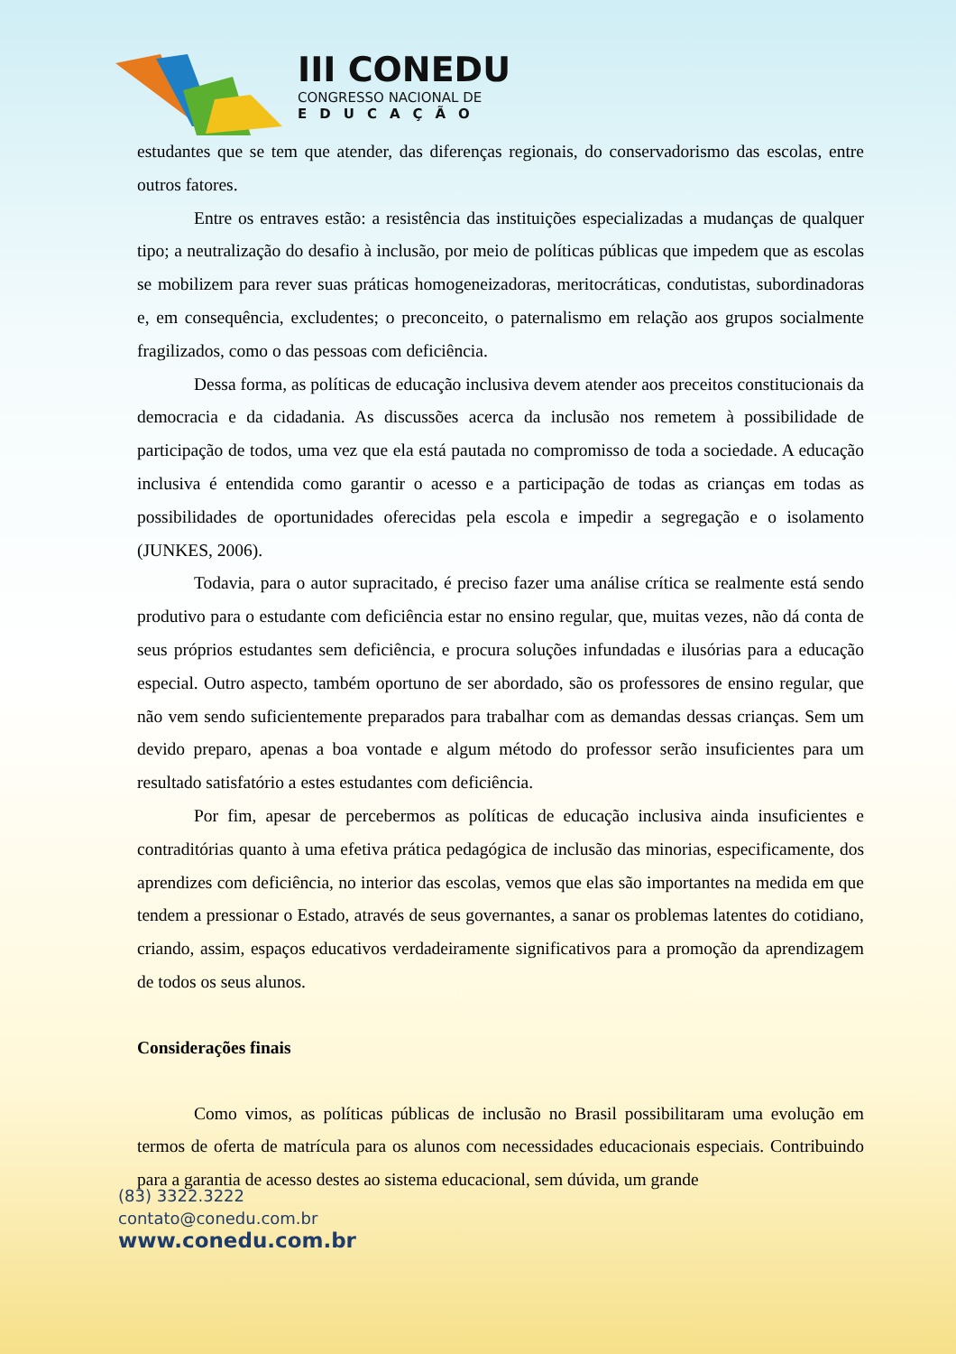III CONEDU
CONGRESSO NACIONAL DE
EDUCAÇÃO
estudantes que se tem que atender, das diferenças regionais, do conservadorismo das escolas, entre outros fatores.
Entre os entraves estão: a resistência das instituições especializadas a mudanças de qualquer tipo; a neutralização do desafio à inclusão, por meio de políticas públicas que impedem que as escolas se mobilizem para rever suas práticas homogeneizadoras, meritocráticas, condutistas, subordinadoras e, em consequência, excludentes; o preconceito, o paternalismo em relação aos grupos socialmente fragilizados, como o das pessoas com deficiência.
Dessa forma, as políticas de educação inclusiva devem atender aos preceitos constitucionais da democracia e da cidadania. As discussões acerca da inclusão nos remetem à possibilidade de participação de todos, uma vez que ela está pautada no compromisso de toda a sociedade. A educação inclusiva é entendida como garantir o acesso e a participação de todas as crianças em todas as possibilidades de oportunidades oferecidas pela escola e impedir a segregação e o isolamento (JUNKES, 2006).
Todavia, para o autor supracitado, é preciso fazer uma análise crítica se realmente está sendo produtivo para o estudante com deficiência estar no ensino regular, que, muitas vezes, não dá conta de seus próprios estudantes sem deficiência, e procura soluções infundadas e ilusórias para a educação especial. Outro aspecto, também oportuno de ser abordado, são os professores de ensino regular, que não vem sendo suficientemente preparados para trabalhar com as demandas dessas crianças. Sem um devido preparo, apenas a boa vontade e algum método do professor serão insuficientes para um resultado satisfatório a estes estudantes com deficiência.
Por fim, apesar de percebermos as políticas de educação inclusiva ainda insuficientes e contraditórias quanto à uma efetiva prática pedagógica de inclusão das minorias, especificamente, dos aprendizes com deficiência, no interior das escolas, vemos que elas são importantes na medida em que tendem a pressionar o Estado, através de seus governantes, a sanar os problemas latentes do cotidiano, criando, assim, espaços educativos verdadeiramente significativos para a promoção da aprendizagem de todos os seus alunos.
Considerações finais
Como vimos, as políticas públicas de inclusão no Brasil possibilitaram uma evolução em termos de oferta de matrícula para os alunos com necessidades educacionais especiais. Contribuindo para a garantia de acesso destes ao sistema educacional, sem dúvida, um grande
(83) 3322.3222
contato@conedu.com.br
www.conedu.com.br